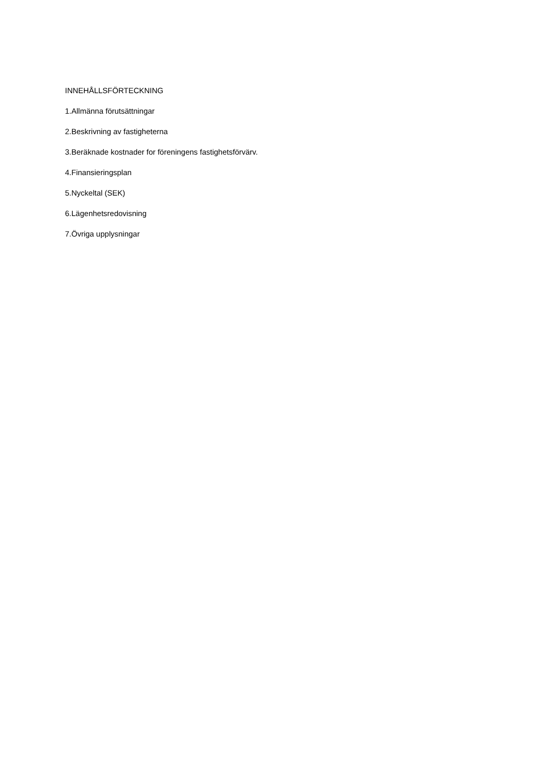INNEHÅLLSFÖRTECKNING
1.Allmänna förutsättningar
2.Beskrivning av fastigheterna
3.Beräknade kostnader for föreningens fastighetsförvärv.
4.Finansieringsplan
5.Nyckeltal (SEK)
6.Lägenhetsredovisning
7.Övriga upplysningar